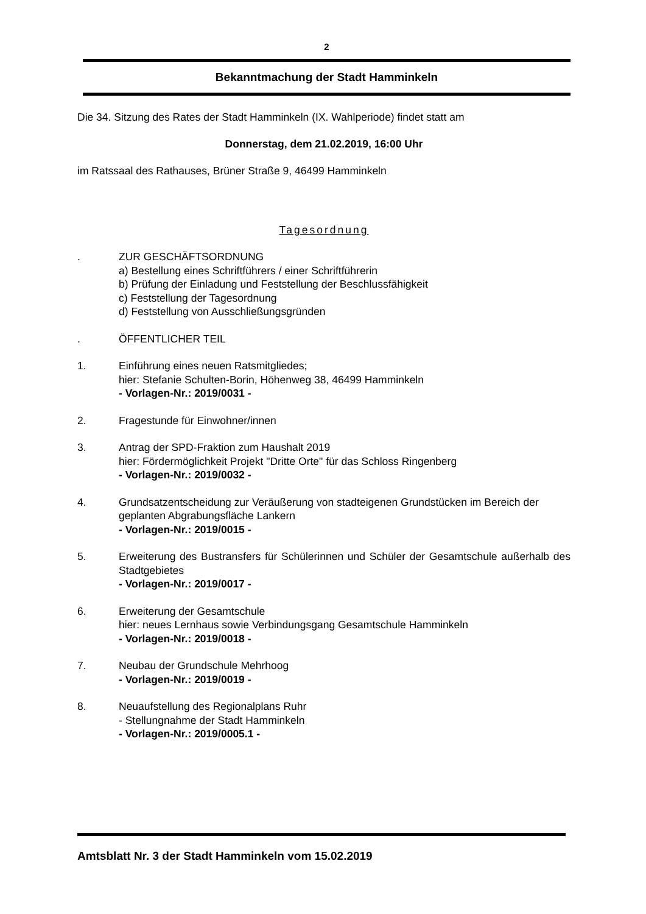2
Bekanntmachung der Stadt Hamminkeln
Die 34. Sitzung des Rates der Stadt Hamminkeln (IX. Wahlperiode) findet statt am
Donnerstag, dem 21.02.2019, 16:00 Uhr
im Ratssaal des Rathauses, Brüner Straße 9, 46499 Hamminkeln
Tagesordnung
. ZUR GESCHÄFTSORDNUNG
a) Bestellung eines Schriftführers / einer Schriftführerin
b) Prüfung der Einladung und Feststellung der Beschlussfähigkeit
c) Feststellung der Tagesordnung
d) Feststellung von Ausschließungsgründen
. ÖFFENTLICHER TEIL
1. Einführung eines neuen Ratsmitgliedes;
hier: Stefanie Schulten-Borin, Höhenweg 38, 46499 Hamminkeln
- Vorlagen-Nr.: 2019/0031 -
2. Fragestunde für Einwohner/innen
3. Antrag der SPD-Fraktion zum Haushalt 2019
hier: Fördermöglichkeit Projekt "Dritte Orte" für das Schloss Ringenberg
- Vorlagen-Nr.: 2019/0032 -
4. Grundsatzentscheidung zur Veräußerung von stadteigenen Grundstücken im Bereich der geplanten Abgrabungsfläche Lankern
- Vorlagen-Nr.: 2019/0015 -
5. Erweiterung des Bustransfers für Schülerinnen und Schüler der Gesamtschule außerhalb des Stadtgebietes
- Vorlagen-Nr.: 2019/0017 -
6. Erweiterung der Gesamtschule
hier: neues Lernhaus sowie Verbindungsgang Gesamtschule Hamminkeln
- Vorlagen-Nr.: 2019/0018 -
7. Neubau der Grundschule Mehrhoog
- Vorlagen-Nr.: 2019/0019 -
8. Neuaufstellung des Regionalplans Ruhr
- Stellungnahme der Stadt Hamminkeln
- Vorlagen-Nr.: 2019/0005.1 -
Amtsblatt Nr. 3 der Stadt Hamminkeln vom 15.02.2019